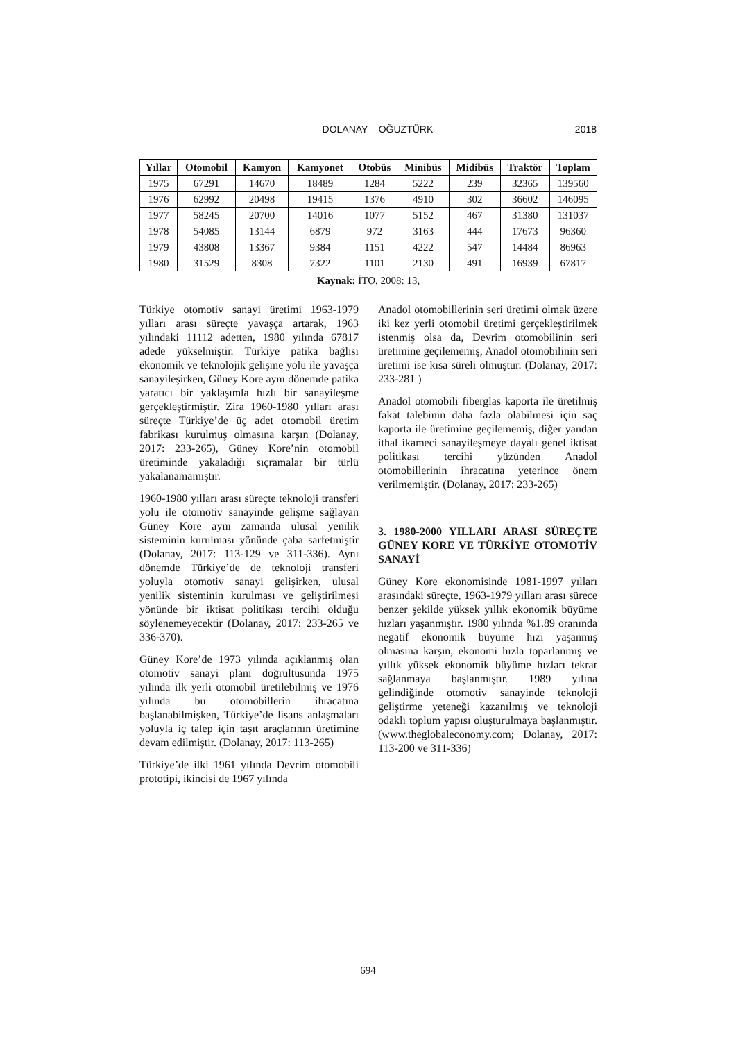DOLANAY – OĞUZTÜRK 2018
| Yıllar | Otomobil | Kamyon | Kamyonet | Otobüs | Minibüs | Midibüs | Traktör | Toplam |
| --- | --- | --- | --- | --- | --- | --- | --- | --- |
| 1975 | 67291 | 14670 | 18489 | 1284 | 5222 | 239 | 32365 | 139560 |
| 1976 | 62992 | 20498 | 19415 | 1376 | 4910 | 302 | 36602 | 146095 |
| 1977 | 58245 | 20700 | 14016 | 1077 | 5152 | 467 | 31380 | 131037 |
| 1978 | 54085 | 13144 | 6879 | 972 | 3163 | 444 | 17673 | 96360 |
| 1979 | 43808 | 13367 | 9384 | 1151 | 4222 | 547 | 14484 | 86963 |
| 1980 | 31529 | 8308 | 7322 | 1101 | 2130 | 491 | 16939 | 67817 |
Kaynak: İTO, 2008: 13,
Türkiye otomotiv sanayi üretimi 1963-1979 yılları arası süreçte yavaşça artarak, 1963 yılındaki 11112 adetten, 1980 yılında 67817 adede yükselmiştir. Türkiye patika bağlısı ekonomik ve teknolojik gelişme yolu ile yavaşça sanayileşirken, Güney Kore aynı dönemde patika yaratıcı bir yaklaşımla hızlı bir sanayileşme gerçekleştirmiştir. Zira 1960-1980 yılları arası süreçte Türkiye’de üç adet otomobil üretim fabrikası kurulmuş olmasına karşın (Dolanay, 2017: 233-265), Güney Kore’nin otomobil üretiminde yakaladığı sıçramalar bir türlü yakalanamamıştır.
1960-1980 yılları arası süreçte teknoloji transferi yolu ile otomotiv sanayinde gelişme sağlayan Güney Kore aynı zamanda ulusal yenilik sisteminin kurulması yönünde çaba sarfetmiştir (Dolanay, 2017: 113-129 ve 311-336). Aynı dönemde Türkiye’de de teknoloji transferi yoluyla otomotiv sanayi gelişirken, ulusal yenilik sisteminin kurulması ve geliştirilmesi yönünde bir iktisat politikası tercihi olduğu söylenemeyecektir (Dolanay, 2017: 233-265 ve 336-370).
Güney Kore’de 1973 yılında açıklanmış olan otomotiv sanayi planı doğrultusunda 1975 yılında ilk yerli otomobil üretilebilmiş ve 1976 yılında bu otomobillerin ihracatına başlanabilmişken, Türkiye’de lisans anlaşmaları yoluyla iç talep için taşıt araçlarının üretimine devam edilmiştir. (Dolanay, 2017: 113-265)
Türkiye’de ilki 1961 yılında Devrim otomobili prototipi, ikincisi de 1967 yılında
Anadol otomobillerinin seri üretimi olmak üzere iki kez yerli otomobil üretimi gerçekleştirilmek istenmiş olsa da, Devrim otomobilinin seri üretimine geçilememiş, Anadol otomobilinin seri üretimi ise kısa süreli olmuştur. (Dolanay, 2017: 233-281 )
Anadol otomobili fiberglas kaporta ile üretilmiş fakat talebinin daha fazla olabilmesi için saç kaporta ile üretimine geçilememiş, diğer yandan ithal ikameci sanayileşmeye dayalı genel iktisat politikası tercihi yüzünden Anadol otomobillerinin ihracatına yeterince önem verilmemiştir. (Dolanay, 2017: 233-265)
3. 1980-2000 YILLARI ARASI SÜREÇTE GÜNEY KORE VE TÜRKİYE OTOMOTİV SANAYİ
Güney Kore ekonomisinde 1981-1997 yılları arasındaki süreçte, 1963-1979 yılları arası sürece benzer şekilde yüksek yıllık ekonomik büyüme hızları yaşanmıştır. 1980 yılında %1.89 oranında negatif ekonomik büyüme hızı yaşanmış olmasına karşın, ekonomi hızla toparlanmış ve yıllık yüksek ekonomik büyüme hızları tekrar sağlanmaya başlanmıştır. 1989 yılına gelindiğinde otomotiv sanayinde teknoloji geliştirme yeteneği kazanılmış ve teknoloji odaklı toplum yapısı oluşturulmaya başlanmıştır. (www.theglobaleconomy.com; Dolanay, 2017: 113-200 ve 311-336)
694